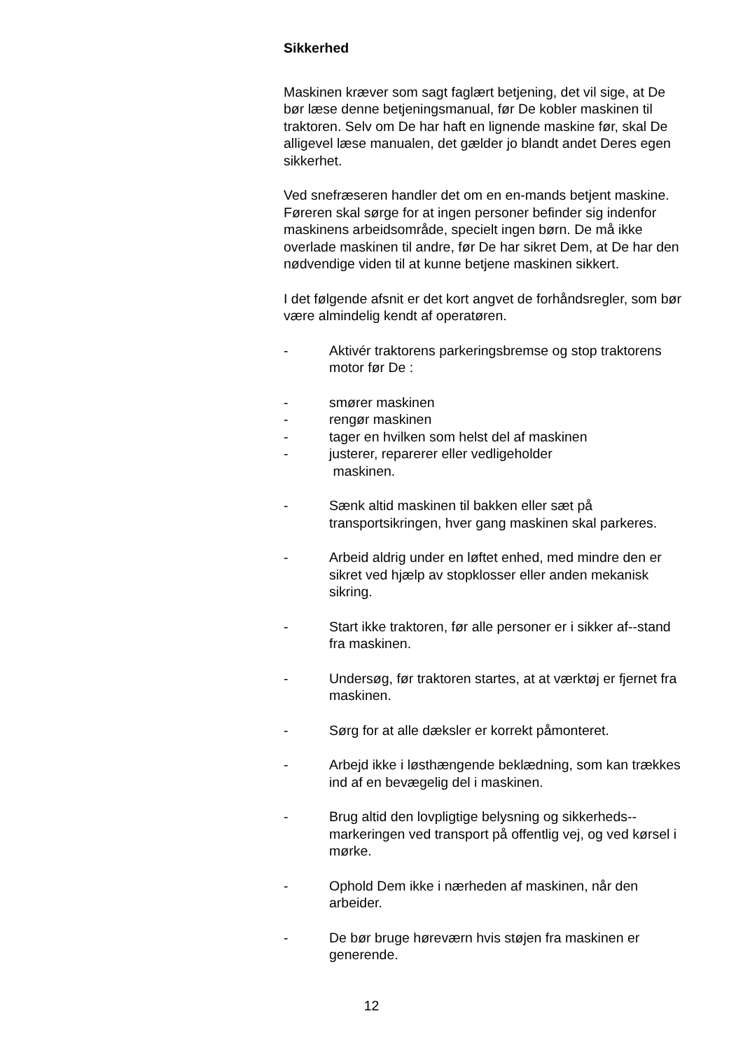Sikkerhed
Maskinen kræver som sagt faglært betjening, det vil sige, at De bør læse denne betjeningsmanual, før De kobler maskinen til traktoren. Selv om De har haft en lignende maskine før, skal De alligevel læse manualen, det gælder jo blandt andet Deres egen sikkerhet.
Ved snefræseren handler det om en en-mands betjent maskine. Føreren skal sørge for at ingen personer befinder sig indenfor maskinens arbeidsområde, specielt ingen børn. De må ikke overlade maskinen til andre, før De har sikret Dem, at De har den nødvendige viden til at kunne betjene maskinen sikkert.
I det følgende afsnit er det kort angvet de forhåndsregler, som bør være almindelig kendt af operatøren.
- Aktivér traktorens parkeringsbremse og stop traktorens motor før De :
- smører maskinen
- rengør maskinen
- tager en hvilken som helst del af maskinen
- justerer, reparerer eller vedligeholder
maskinen.
- Sænk altid maskinen til bakken eller sæt på transportsikringen, hver gang maskinen skal parkeres.
- Arbeid aldrig under en løftet enhed, med mindre den er sikret ved hjælp av stopklosser eller anden mekanisk sikring.
- Start ikke traktoren, før alle personer er i sikker af--stand fra maskinen.
- Undersøg, før traktoren startes, at at værktøj er fjernet fra maskinen.
- Sørg for at alle dæksler er korrekt påmonteret.
- Arbejd ikke i løsthængende beklædning, som kan trækkes ind af en bevægelig del i maskinen.
- Brug altid den lovpligtige belysning og sikkerheds--markeringen ved transport på offentlig vej, og ved kørsel i mørke.
- Ophold Dem ikke i nærheden af maskinen, når den arbeider.
- De bør bruge høreværn hvis støjen fra maskinen er generende.
12